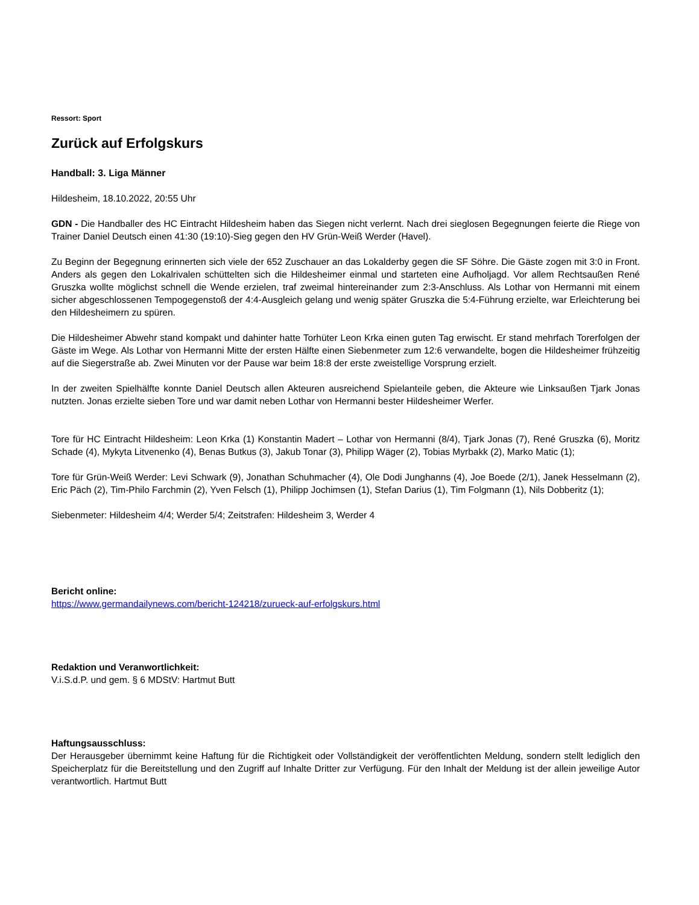Ressort: Sport
Zurück auf Erfolgskurs
Handball: 3. Liga Männer
Hildesheim, 18.10.2022, 20:55 Uhr
GDN - Die Handballer des HC Eintracht Hildesheim haben das Siegen nicht verlernt. Nach drei sieglosen Begegnungen feierte die Riege von Trainer Daniel Deutsch einen 41:30 (19:10)-Sieg gegen den HV Grün-Weiß Werder (Havel).
Zu Beginn der Begegnung erinnerten sich viele der 652 Zuschauer an das Lokalderby gegen die SF Söhre. Die Gäste zogen mit 3:0 in Front. Anders als gegen den Lokalrivalen schüttelten sich die Hildesheimer einmal und starteten eine Aufholjagd. Vor allem Rechtsaußen René Gruszka wollte möglichst schnell die Wende erzielen, traf zweimal hintereinander zum 2:3-Anschluss. Als Lothar von Hermanni mit einem sicher abgeschlossenen Tempogegenstoß der 4:4-Ausgleich gelang und wenig später Gruszka die 5:4-Führung erzielte, war Erleichterung bei den Hildesheimern zu spüren.
Die Hildesheimer Abwehr stand kompakt und dahinter hatte Torhüter Leon Krka einen guten Tag erwischt. Er stand mehrfach Torerfolgen der Gäste im Wege. Als Lothar von Hermanni Mitte der ersten Hälfte einen Siebenmeter zum 12:6 verwandelte, bogen die Hildesheimer frühzeitig auf die Siegerstraße ab. Zwei Minuten vor der Pause war beim 18:8 der erste zweistellige Vorsprung erzielt.
In der zweiten Spielhälfte konnte Daniel Deutsch allen Akteuren ausreichend Spielanteile geben, die Akteure wie Linksaußen Tjark Jonas nutzten. Jonas erzielte sieben Tore und war damit neben Lothar von Hermanni bester Hildesheimer Werfer.
Tore für HC Eintracht Hildesheim: Leon Krka (1) Konstantin Madert – Lothar von Hermanni (8/4), Tjark Jonas (7), René Gruszka (6), Moritz Schade (4), Mykyta Litvenenko (4), Benas Butkus (3), Jakub Tonar (3), Philipp Wäger (2), Tobias Myrbakk (2), Marko Matic (1);
Tore für Grün-Weiß Werder: Levi Schwark (9), Jonathan Schuhmacher (4), Ole Dodi Junghanns (4), Joe Boede (2/1), Janek Hesselmann (2), Eric Päch (2), Tim-Philo Farchmin (2), Yven Felsch (1), Philipp Jochimsen (1), Stefan Darius (1), Tim Folgmann (1), Nils Dobberitz (1);
Siebenmeter: Hildesheim 4/4; Werder 5/4; Zeitstrafen: Hildesheim 3, Werder 4
Bericht online:
https://www.germandailynews.com/bericht-124218/zurueck-auf-erfolgskurs.html
Redaktion und Veranwortlichkeit:
V.i.S.d.P. und gem. § 6 MDStV: Hartmut Butt
Haftungsausschluss:
Der Herausgeber übernimmt keine Haftung für die Richtigkeit oder Vollständigkeit der veröffentlichten Meldung, sondern stellt lediglich den Speicherplatz für die Bereitstellung und den Zugriff auf Inhalte Dritter zur Verfügung. Für den Inhalt der Meldung ist der allein jeweilige Autor verantwortlich. Hartmut Butt